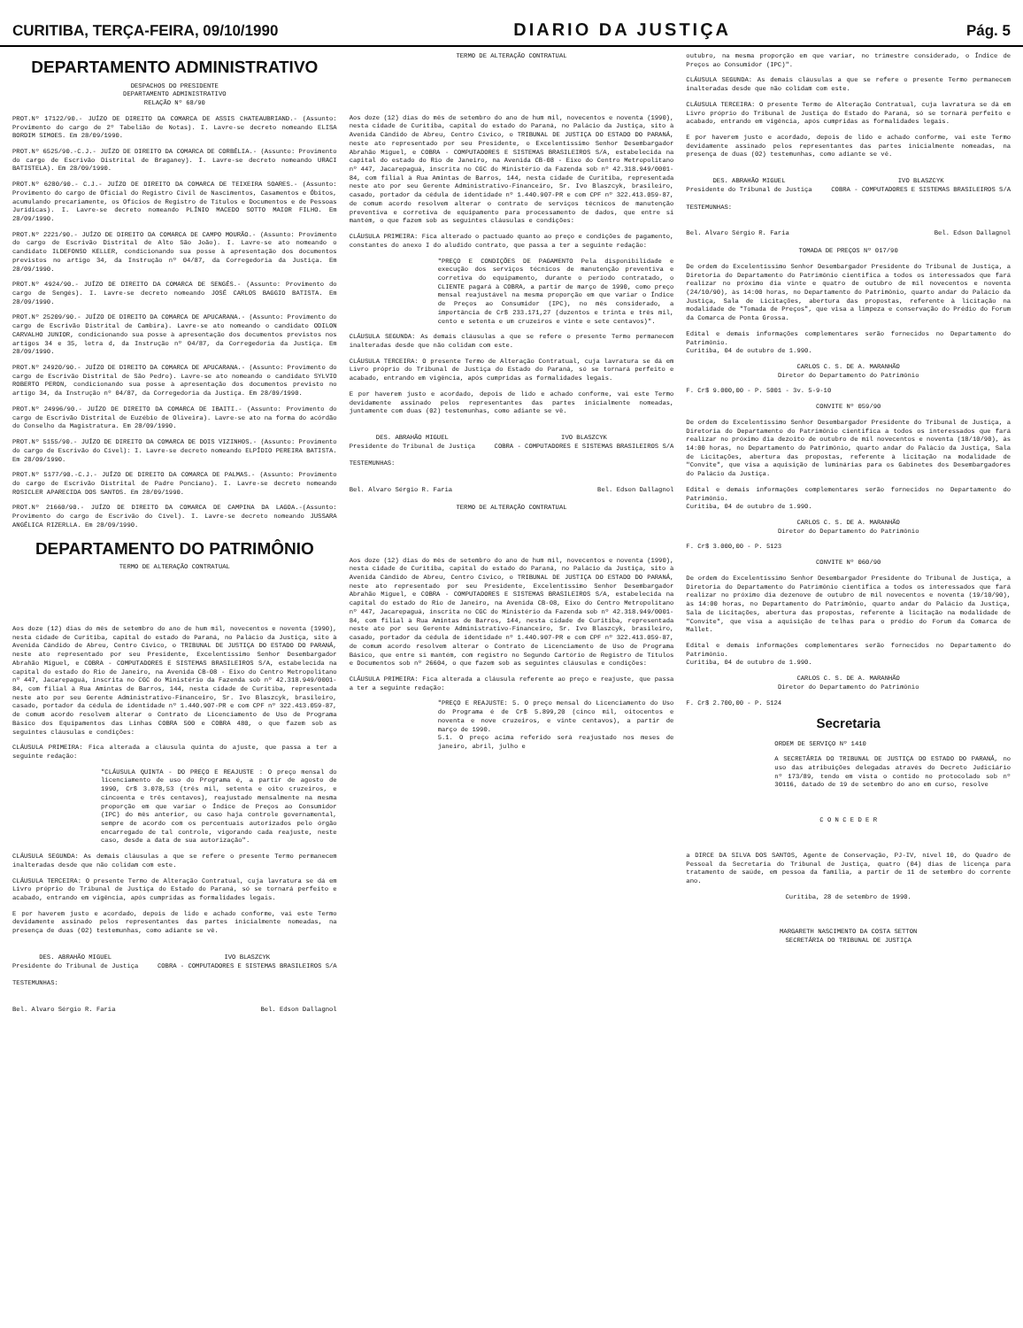CURITIBA, TERÇA-FEIRA, 09/10/1990 DIARIO DA JUSTIÇA Pág. 5
DEPARTAMENTO ADMINISTRATIVO
DESPACHOS DO PRESIDENTE
DEPARTAMENTO ADMINISTRATIVO
RELAÇÃO Nº 68/90
PROT.Nº 17122/90.- JUÍZO DE DIREITO DA COMARCA DE ASSIS CHATEAUBRIAND.- (Assunto: Provimento do cargo de 2º Tabelião de Notas). I. Lavre-se decreto nomeando ELISA BORDIM SIMOES. Em 28/09/1990.
PROT.Nº 6525/90.-C.J.- JUÍZO DE DIREITO DA COMARCA DE CORBÉLIA.- (Assunto: Provimento do cargo de Escrivão Distrital de Braganey). I. Lavre-se decreto nomeando URACI BATISTELA). Em 28/09/1990.
PROT.Nº 6280/90.- C.J.- JUÍZO DE DIREITO DA COMARCA DE TEIXEIRA SOARES.- (Assunto: Provimento do cargo de Oficial do Registro Civil de Nascimentos, Casamentos e Óbitos, acumulando precariamente, os Ofícios de Registro de Títulos e Documentos e de Pessoas Jurídicas). I. Lavre-se decreto nomeando PLÍNIO MACEDO SOTTO MAIOR FILHO. Em 28/09/1990.
PROT.Nº 2221/90.- JUÍZO DE DIREITO DA COMARCA DE CAMPO MOURÃO.- (Assunto: Provimento do cargo de Escrivão Distrital de Alto São João). I. Lavre-se ato nomeando o candidato ILDEFONSO KELLER, condicionando sua posse à apresentação dos documentos previstos no artigo 34, da Instrução nº 04/87, da Corregedoria da Justiça. Em 28/09/1990.
PROT.Nº 4924/90.- JUÍZO DE DIREITO DA COMARCA DE SENGÉS.- (Assunto: Provimento do cargo de Sengés). I. Lavre-se decreto nomeando JOSÉ CARLOS BAGGIO BATISTA. Em 28/09/1990.
PROT.Nº 25209/90.- JUÍZO DE DIREITO DA COMARCA DE APUCARANA.- (Assunto: Provimento do cargo de Escrivão Distrital de Cambira). Lavre-se ato nomeando o candidato ODILON CARVALHO JUNIOR, condicionando sua posse à apresentação dos documentos previstos nos artigos 34 e 35, letra d, da Instrução nº 04/87, da Corregedoria da Justiça. Em 28/09/1990.
PROT.Nº 24920/90.- JUÍZO DE DIREITO DA COMARCA DE APUCARANA.- (Assunto: Provimento do cargo de Escrivão Distrital de São Pedro). Lavre-se ato nomeando o candidato SYLVIO ROBERTO PERON, condicionando sua posse à apresentação dos documentos previsto no artigo 34, da Instrução nº 04/87, da Corregedoria da Justiça. Em 28/09/1990.
PROT.Nº 24996/90.- JUÍZO DE DIREITO DA COMARCA DE IBAITI.- (Assunto: Provimento do cargo de Escrivão Distrital de Euzébio de Oliveira). Lavre-se ato na forma do acórdão do Conselho da Magistratura. Em 28/09/1990.
PROT.Nº 5155/90.- JUÍZO DE DIREITO DA COMARCA DE DOIS VIZINHOS.- (Assunto: Provimento do cargo de Escrivão do Cível): I. Lavre-se decreto nomeando ELPÍDIO PEREIRA BATISTA. Em 28/09/1990.
PROT.Nº 5177/90.-C.J.- JUÍZO DE DIREITO DA COMARCA DE PALMAS.- (Assunto: Provimento do cargo de Escrivão Distrital de Padre Ponciano). I. Lavre-se decreto nomeando ROSICLER APARECIDA DOS SANTOS. Em 28/09/1990.
PROT.Nº 21660/90.- JUÍZO DE DIREITO DA COMARCA DE CAMPINA DA LAGOA.-(Assunto: Provimento do cargo de Escrivão do Cível). I. Lavre-se decreto nomeando JUSSARA ANGÉLICA RIZERLLA. Em 28/09/1990.
DEPARTAMENTO DO PATRIMÔNIO
TERMO DE ALTERAÇÃO CONTRATUAL
Aos doze (12) dias do mês de setembro do ano de hum mil, novecentos e noventa (1990), nesta cidade de Curitiba, capital do estado do Paraná, no Palácio da Justiça, sito à Avenida Cândido de Abreu, Centro Cívico, o TRIBUNAL DE JUSTIÇA DO ESTADO DO PARANÁ, neste ato representado por seu Presidente, Excelentíssimo Senhor Desembargador Abrahão Miguel, e COBRA - COMPUTADORES E SISTEMAS BRASILEIROS S/A, estabelecida na capital do estado do Rio de Janeiro, na Avenida CB-08 - Eixo do Centro Metropolitano nº 447, Jacarepaguá, inscrita no CGC do Ministério da Fazenda sob nº 42.318.949/0001-84, com filial à Rua Amintas de Barros, 144, nesta cidade de Curitiba, representada neste ato por seu Gerente Administrativo-Financeiro, Sr. Ivo Blaszcyk, brasileiro, casado, portador da cédula de identidade nº 1.440.907-PR e com CPF nº 322.413.059-87, de comum acordo resolvem alterar o Contrato de Licenciamento de Uso de Programa Básico dos Equipamentos das Linhas COBRA 500 e COBRA 480, o que fazem sob as seguintes cláusulas e condições:
CLÁUSULA PRIMEIRA: Fica alterada a cláusula quinta do ajuste, que passa a ter a seguinte redação:
"CLÁUSULA QUINTA - DO PREÇO E REAJUSTE : O preço mensal do licenciamento de uso do Programa é, a partir de agosto de 1990, Cr$ 3.078,53 (três mil, setenta e oito cruzeiros, e cincoenta e três centavos), reajustado mensalmente na mesma proporção em que variar o Índice de Preços ao Consumidor (IPC) do mês anterior, ou caso haja controle governamental, sempre de acordo com os percentuais autorizados pelo órgão encarregado de tal controle, vigorando cada reajuste, neste caso, desde a data de sua autorização".
CLÁUSULA SEGUNDA: As demais cláusulas a que se refere o presente Termo permanecem inalteradas desde que não colidam com este.
CLÁUSULA TERCEIRA: O presente Termo de Alteração Contratual, cuja lavratura se dá em Livro próprio do Tribunal de Justiça do Estado do Paraná, só se tornará perfeito e acabado, entrando em vigência, após cumpridas as formalidades legais.
E por haverem justo e acordado, depois de lido e achado conforme, vai este Termo devidamente assinado pelos representantes das partes inicialmente nomeadas, na presença de duas (02) testemunhas, como adiante se vê.
DES. ABRAHÃO MIGUEL
Presidente do Tribunal de Justiça
IVO BLASZCYK
COBRA - COMPUTADORES E SISTEMAS BRASILEIROS S/A
TESTEMUNHAS:
Bel. Alvaro Sérgio R. Faria Bel. Edson Dallagnol
TERMO DE ALTERAÇÃO CONTRATUAL
Aos doze (12) dias do mês de setembro do ano de hum mil, novecentos e noventa (1990), nesta cidade de Curitiba, capital do estado do Paraná, no Palácio da Justiça, sito à Avenida Cândido de Abreu, Centro Cívico, o TRIBUNAL DE JUSTIÇA DO ESTADO DO PARANÁ, neste ato representado por seu Presidente, o Excelentíssimo Senhor Desembargador Abrahão Miguel, e COBRA - COMPUTADORES E SISTEMAS BRASILEIROS S/A, estabelecida na capital do estado do Rio de Janeiro, na Avenida CB-08 - Eixo do Centro Metropolitano nº 447, Jacarepaguá, inscrita no CGC do Ministério da Fazenda sob nº 42.318.949/0001-84, com filial à Rua Amintas de Barros, 144, nesta cidade de Curitiba, representada neste ato por seu Gerente Administrativo-Financeiro, Sr. Ivo Blaszcyk, brasileiro, casado, portador da cédula de identidade nº 1.440.907-PR e com CPF nº 322.413.059-87, de comum acordo resolvem alterar o contrato de serviços técnicos de manutenção preventiva e corretiva de equipamento para processamento de dados, que entre si mantém, o que fazem sob as seguintes cláusulas e condições:
CLÁUSULA PRIMEIRA: Fica alterado o pactuado quanto ao preço e condições de pagamento, constantes do anexo I do aludido contrato, que passa a ter a seguinte redação:
"PREÇO E CONDIÇÕES DE PAGAMENTO Pela disponibilidade e execução dos serviços técnicos de manutenção preventiva e corretiva do equipamento, durante o período contratado, o CLIENTE pagará à COBRA, a partir de março de 1990, como preço mensal reajustável na mesma proporção em que variar o Índice de Preços ao Consumidor (IPC), no mês considerado, a importância de Cr$ 233.171,27 (duzentos e trinta e três mil, cento e setenta e um cruzeiros e vinte e sete centavos)".
CLÁUSULA SEGUNDA: As demais cláusulas a que se refere o presente Termo permanecem inalteradas desde que não colidam com este.
CLÁUSULA TERCEIRA: O presente Termo de Alteração Contratual, cuja lavratura se dá em Livro próprio do Tribunal de Justiça do Estado do Paraná, só se tornará perfeito e acabado, entrando em vigência, após cumpridas as formalidades legais.
E por haverem justo e acordado, depois de lido e achado conforme, vai este Termo devidamente assinado pelos representantes das partes inicialmente nomeadas, juntamente com duas (02) testemunhas, como adiante se vê.
DES. ABRAHÃO MIGUEL
Presidente do Tribunal de Justiça
IVO BLASZCYK
COBRA - COMPUTADORES E SISTEMAS BRASILEIROS S/A
TESTEMUNHAS:
Bel. Alvaro Sérgio R. Faria Bel. Edson Dallagnol
TERMO DE ALTERAÇÃO CONTRATUAL
Aos doze (12) dias do mês de setembro do ano de hum mil, novecentos e noventa (1990), nesta cidade de Curitiba, capital do estado do Paraná, no Palácio da Justiça, sito à Avenida Cândido de Abreu, Centro Cívico, o TRIBUNAL DE JUSTIÇA DO ESTADO DO PARANÁ, neste ato representado por seu Presidente, Excelentíssimo Senhor Desembargador Abrahão Miguel, e COBRA - COMPUTADORES E SISTEMAS BRASILEIROS S/A, estabelecida na capital do estado do Rio de Janeiro, na Avenida CB-08, Eixo do Centro Metropolitano nº 447, Jacarepaguá, inscrita no CGC do Ministério da Fazenda sob nº 42.318.949/0001-84, com filial à Rua Amintas de Barros, 144, nesta cidade de Curitiba, representada neste ato por seu Gerente Administrativo-Financeiro, Sr. Ivo Blaszcyk, brasileiro, casado, portador da cédula de identidade nº 1.440.907-PR e com CPF nº 322.413.059-87, de comum acordo resolvem alterar o Contrato de Licenciamento de Uso de Programa Básico, que entre si mantém, com registro no Segundo Cartório de Registro de Títulos e Documentos sob nº 26604, o que fazem sob as seguintes cláusulas e condições:
CLÁUSULA PRIMEIRA: Fica alterada a cláusula referente ao preço e reajuste, que passa a ter a seguinte redação:
"PREÇO E REAJUSTE: 5. O preço mensal do Licenciamento do Uso do Programa é de Cr$ 5.899,20 (cinco mil, oitocentos e noventa e nove cruzeiros, e vinte centavos), a partir de março de 1990.
5.1. O preço acima referido será reajustado nos meses de janeiro, abril, julho e
outubro, na mesma proporção em que variar, no trimestre considerado, o Índice de Preços ao Consumidor (IPC)".
CLÁUSULA SEGUNDA: As demais cláusulas a que se refere o presente Termo permanecem inalteradas desde que não colidam com este.
CLÁUSULA TERCEIRA: O presente Termo de Alteração Contratual, cuja lavratura se dá em Livro próprio do Tribunal de Justiça do Estado do Paraná, só se tornará perfeito e acabado, entrando em vigência, após cumpridas as formalidades legais.
E por haverem justo e acordado, depois de lido e achado conforme, vai este Termo devidamente assinado pelos representantes das partes inicialmente nomeadas, na presença de duas (02) testemunhas, como adiante se vê.
DES. ABRAHÃO MIGUEL
Presidente do Tribunal de Justiça
IVO BLASZCYK
COBRA - COMPUTADORES E SISTEMAS BRASILEIROS S/A
TESTEMUNHAS:
Bel. Alvaro Sérgio R. Faria Bel. Edson Dallagnol
TOMADA DE PREÇOS Nº 017/90
De ordem do Excelentíssimo Senhor Desembargador Presidente do Tribunal de Justiça, a Diretoria do Departamento do Patrimônio cientifica a todos os interessados que fará realizar no próximo dia vinte e quatro de outubro de mil novecentos e noventa (24/10/90), às 14:00 horas, no Departamento do Patrimônio, quarto andar do Palácio da Justiça, Sala de Licitações, abertura das propostas, referente à licitação na modalidade de "Tomada de Preços", que visa a limpeza e conservação do Prédio do Forum da Comarca de Ponta Grossa.
Edital e demais informações complementares serão fornecidos no Departamento do Patrimônio.
Curitiba, 04 de outubro de 1.990.
CARLOS C. S. DE A. MARANHÃO
Diretor do Departamento do Patrimônio
F. Cr$ 9.000,00 - P. 5001 - 3v. 5-9-10
CONVITE Nº 059/90
De ordem do Excelentíssimo Senhor Desembargador Presidente do Tribunal de Justiça, a Diretoria do Departamento do Patrimônio cientifica a todos os interessados que fará realizar no próximo dia dezoito de outubro de mil novecentos e noventa (18/10/90), às 14:00 horas, no Departamento do Patrimônio, quarto andar do Palácio da Justiça, Sala de Licitações, abertura das propostas, referente à licitação na modalidade de "Convite", que visa a aquisição de luminárias para os Gabinetes dos Desembargadores do Palácio da Justiça.
Edital e demais informações complementares serão fornecidos no Departamento do Patrimônio.
Curitiba, 04 de outubro de 1.990.
CARLOS C. S. DE A. MARANHÃO
Diretor do Departamento do Patrimônio
F. Cr$ 3.000,00 - P. 5123
CONVITE Nº 060/90
De ordem do Excelentíssimo Senhor Desembargador Presidente do Tribunal de Justiça, a Diretoria do Departamento do Patrimônio cientifica a todos os interessados que fará realizar no próximo dia dezenove de outubro de mil novecentos e noventa (19/10/90), às 14:00 horas, no Departamento do Patrimônio, quarto andar do Palácio da Justiça, Sala de Licitações, abertura das propostas, referente à licitação na modalidade de "Convite", que visa a aquisição de telhas para o prédio do Forum da Comarca de Mallet.
Edital e demais informações complementares serão fornecidos no Departamento do Patrimônio.
Curitiba, 04 de outubro de 1.990.
CARLOS C. S. DE A. MARANHÃO
Diretor do Departamento do Patrimônio
F. Cr$ 2.700,00 - P. 5124
Secretaria
ORDEM DE SERVIÇO Nº 1410
A SECRETÁRIA DO TRIBUNAL DE JUSTIÇA DO ESTADO DO PARANÁ, no uso das atribuições delegadas através do Decreto Judiciário nº 173/89, tendo em vista o contido no protocolado sob nº 30116, datado de 19 de setembro do ano em curso, resolve
C O N C E D E R
a DIRCE DA SILVA DOS SANTOS, Agente de Conservação, PJ-IV, nível 10, do Quadro de Pessoal da Secretaria do Tribunal de Justiça, quatro (04) dias de licença para tratamento de saúde, em pessoa da família, a partir de 11 de setembro do corrente ano.
Curitiba, 28 de setembro de 1990.
MARGARETH NASCIMENTO DA COSTA SETTON
SECRETÁRIA DO TRIBUNAL DE JUSTIÇA